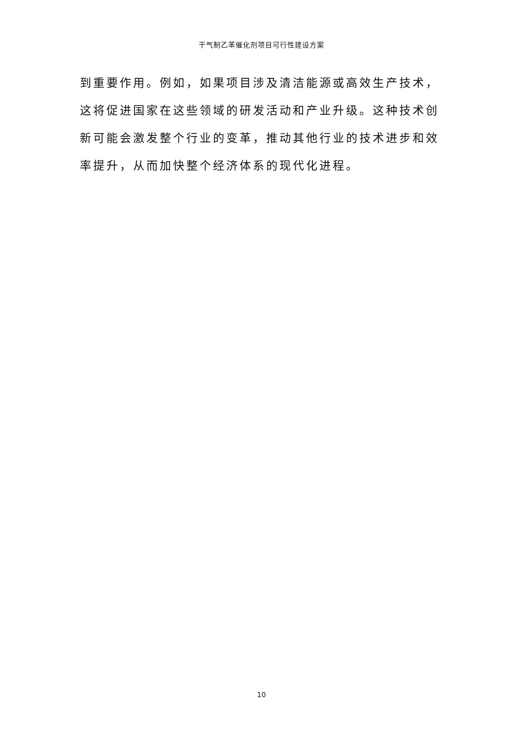干气制乙苯催化剂项目可行性建设方案
到重要作用。例如，如果项目涉及清洁能源或高效生产技术，这将促进国家在这些领域的研发活动和产业升级。这种技术创新可能会激发整个行业的变革，推动其他行业的技术进步和效率提升，从而加快整个经济体系的现代化进程。
10